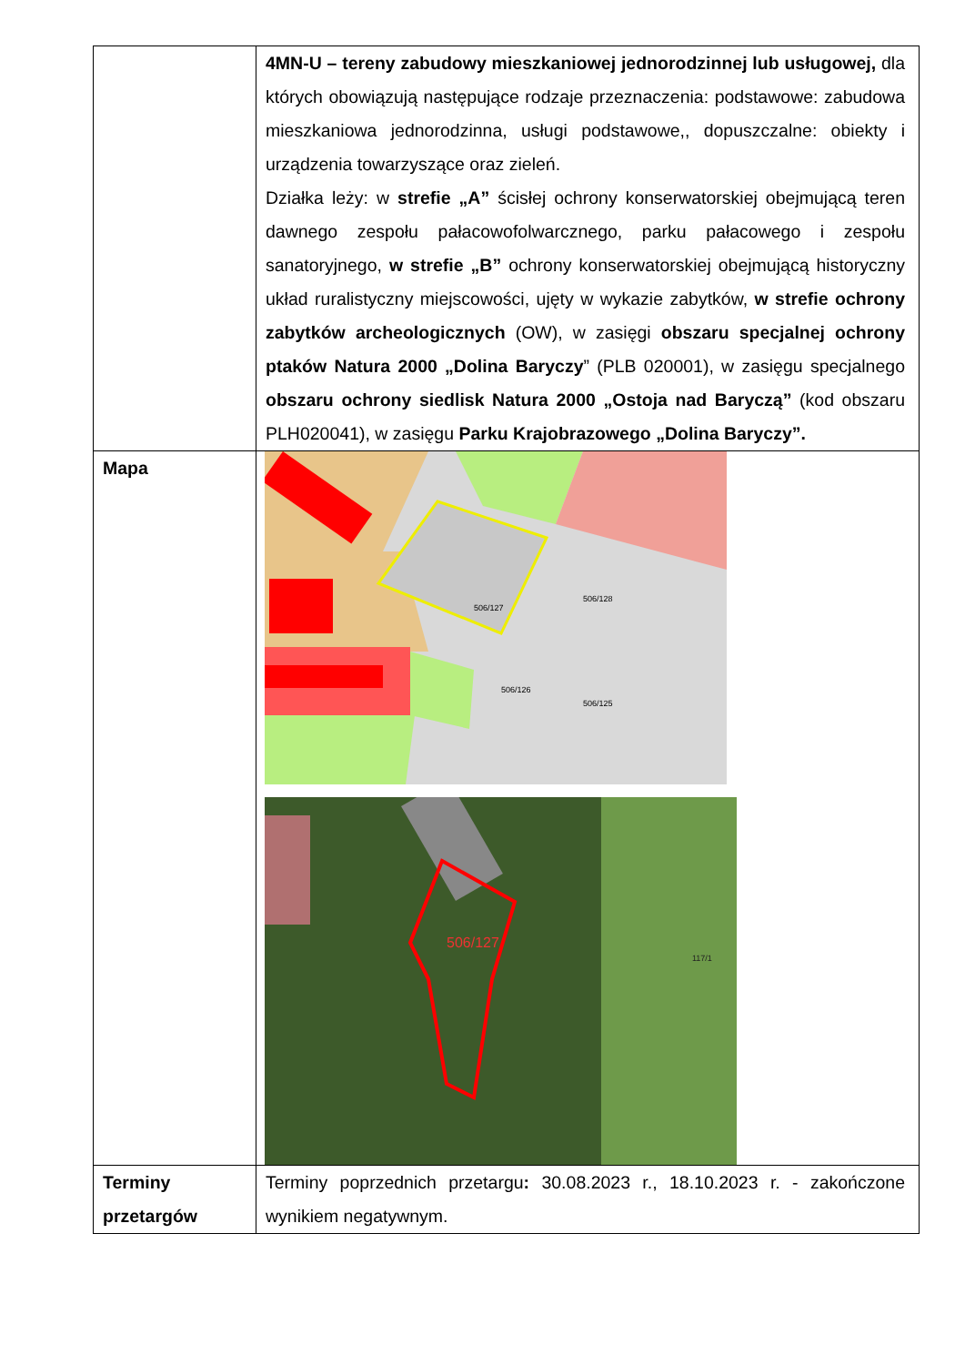| | 4MN-U – tereny zabudowy mieszkaniowej jednorodzinnej lub usługowej, dla których obowiązują następujące rodzaje przeznaczenia: podstawowe: zabudowa mieszkaniowa jednorodzinna, usługi podstawowe,, dopuszczalne: obiekty i urządzenia towarzyszące oraz zieleń. Działka leży: w strefie „A” ścisłej ochrony konserwatorskiej obejmującą teren dawnego zespołu pałacowofolwarcznego, parku pałacowego i zespołu sanatoryjnego, w strefie „B” ochrony konserwatorskiej obejmującą historyczny układ ruralistyczny miejscowości, ujęty w wykazie zabytków, w strefie ochrony zabytków archeologicznych (OW), w zasięgi obszaru specjalnej ochrony ptaków Natura 2000 „Dolina Baryczy ” (PLB 020001), w zasięgu specjalnego obszaru ochrony siedlisk Natura 2000 „Ostoja nad Baryczą” (kod obszaru PLH020041), w zasięgu Parku Krajobrazowego „Dolina Baryczy”. |
| Mapa | 506/127 506/128 506/126 506/125 506/127 117/1 |
| Terminy przetargów | Terminy poprzednich przetargu : 30.08.2023 r., 18.10.2023 r. - zakończone wynikiem negatywnym. |